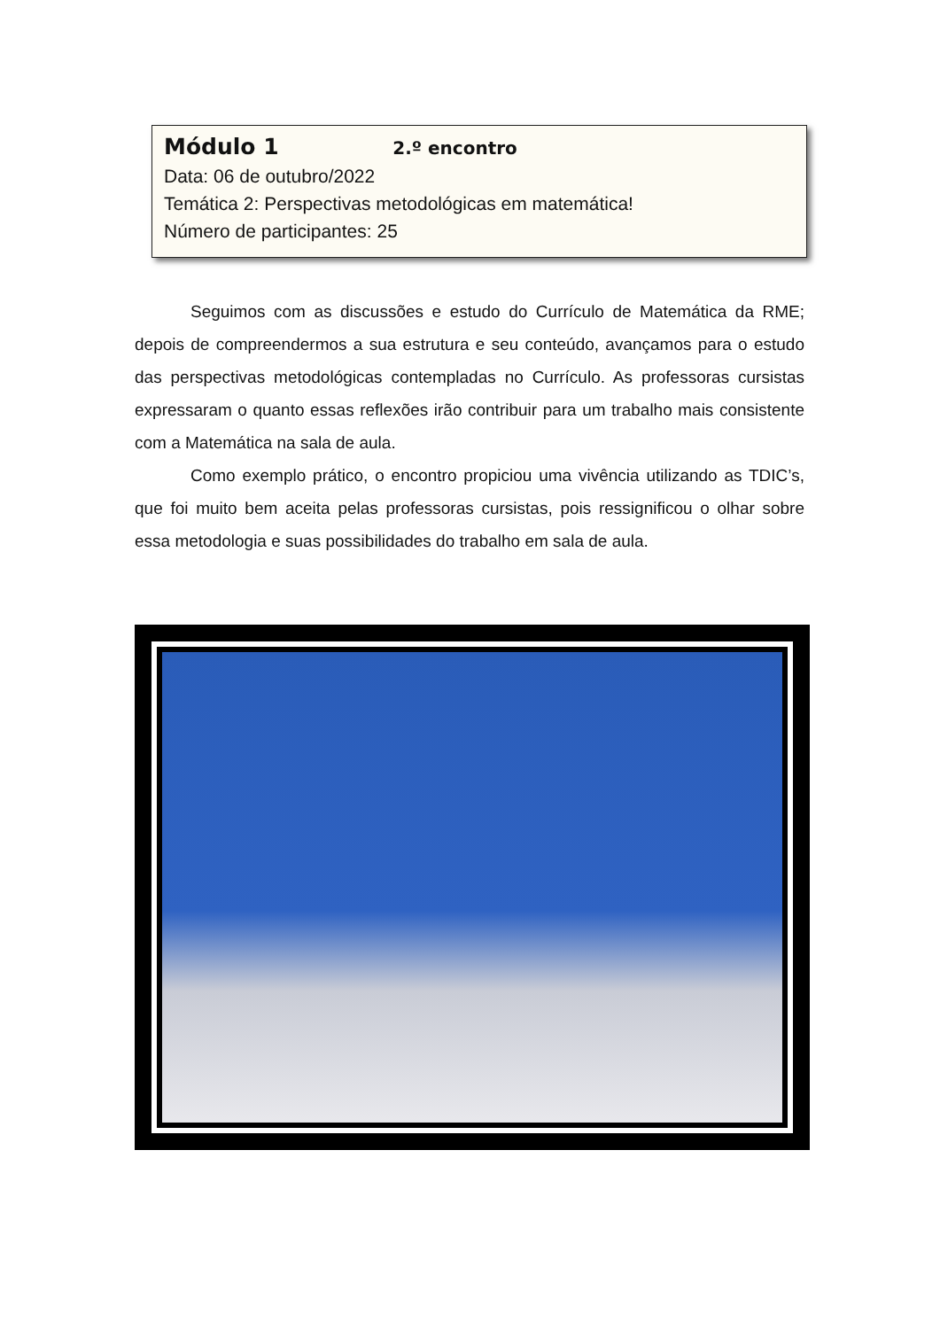Módulo 1 2.º encontro
Data: 06 de outubro/2022
Temática 2: Perspectivas metodológicas em matemática!
Número de participantes: 25
Seguimos com as discussões e estudo do Currículo de Matemática da RME; depois de compreendermos a sua estrutura e seu conteúdo, avançamos para o estudo das perspectivas metodológicas contempladas no Currículo. As professoras cursistas expressaram o quanto essas reflexões irão contribuir para um trabalho mais consistente com a Matemática na sala de aula.
Como exemplo prático, o encontro propiciou uma vivência utilizando as TDIC’s, que foi muito bem aceita pelas professoras cursistas, pois ressignificou o olhar sobre essa metodologia e suas possibilidades do trabalho em sala de aula.